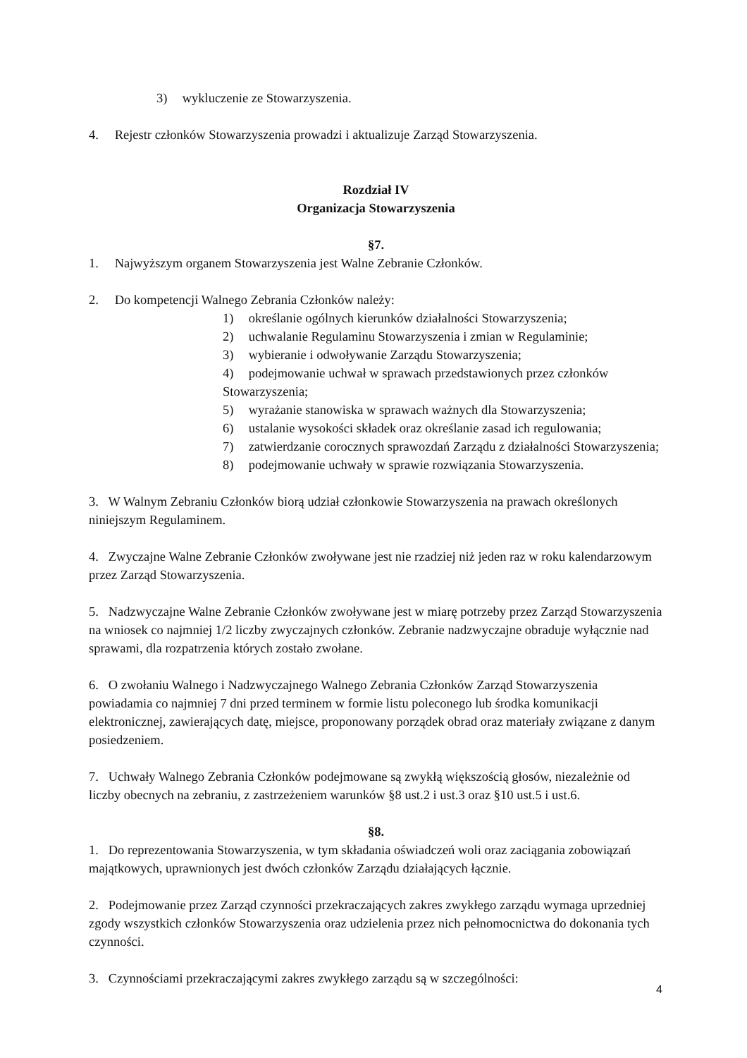3) wykluczenie ze Stowarzyszenia.
4. Rejestr członków Stowarzyszenia prowadzi i aktualizuje Zarząd Stowarzyszenia.
Rozdział IV
Organizacja Stowarzyszenia
§7.
1. Najwyższym organem Stowarzyszenia jest Walne Zebranie Członków.
2. Do kompetencji Walnego Zebrania Członków należy:
1) określanie ogólnych kierunków działalności Stowarzyszenia;
2) uchwalanie Regulaminu Stowarzyszenia i zmian w Regulaminie;
3) wybieranie i odwoływanie Zarządu Stowarzyszenia;
4) podejmowanie uchwał w sprawach przedstawionych przez członków Stowarzyszenia;
5) wyrażanie stanowiska w sprawach ważnych dla Stowarzyszenia;
6) ustalanie wysokości składek oraz określanie zasad ich regulowania;
7) zatwierdzanie corocznych sprawozdań Zarządu z działalności Stowarzyszenia;
8) podejmowanie uchwały w sprawie rozwiązania Stowarzyszenia.
3. W Walnym Zebraniu Członków biorą udział członkowie Stowarzyszenia na prawach określonych niniejszym Regulaminem.
4. Zwyczajne Walne Zebranie Członków zwoływane jest nie rzadziej niż jeden raz w roku kalendarzowym przez Zarząd Stowarzyszenia.
5. Nadzwyczajne Walne Zebranie Członków zwoływane jest w miarę potrzeby przez Zarząd Stowarzyszenia na wniosek co najmniej 1/2 liczby zwyczajnych członków. Zebranie nadzwyczajne obraduje wyłącznie nad sprawami, dla rozpatrzenia których zostało zwołane.
6. O zwołaniu Walnego i Nadzwyczajnego Walnego Zebrania Członków Zarząd Stowarzyszenia powiadamia co najmniej 7 dni przed terminem w formie listu poleconego lub środka komunikacji elektronicznej, zawierających datę, miejsce, proponowany porządek obrad oraz materiały związane z danym posiedzeniem.
7. Uchwały Walnego Zebrania Członków podejmowane są zwykłą większością głosów, niezależnie od liczby obecnych na zebraniu, z zastrzeżeniem warunków §8 ust.2 i ust.3 oraz §10 ust.5 i ust.6.
§8.
1. Do reprezentowania Stowarzyszenia, w tym składania oświadczeń woli oraz zaciągania zobowiązań majątkowych, uprawnionych jest dwóch członków Zarządu działających łącznie.
2. Podejmowanie przez Zarząd czynności przekraczających zakres zwykłego zarządu wymaga uprzedniej zgody wszystkich członków Stowarzyszenia oraz udzielenia przez nich pełnomocnictwa do dokonania tych czynności.
3. Czynnościami przekraczającymi zakres zwykłego zarządu są w szczególności:
4